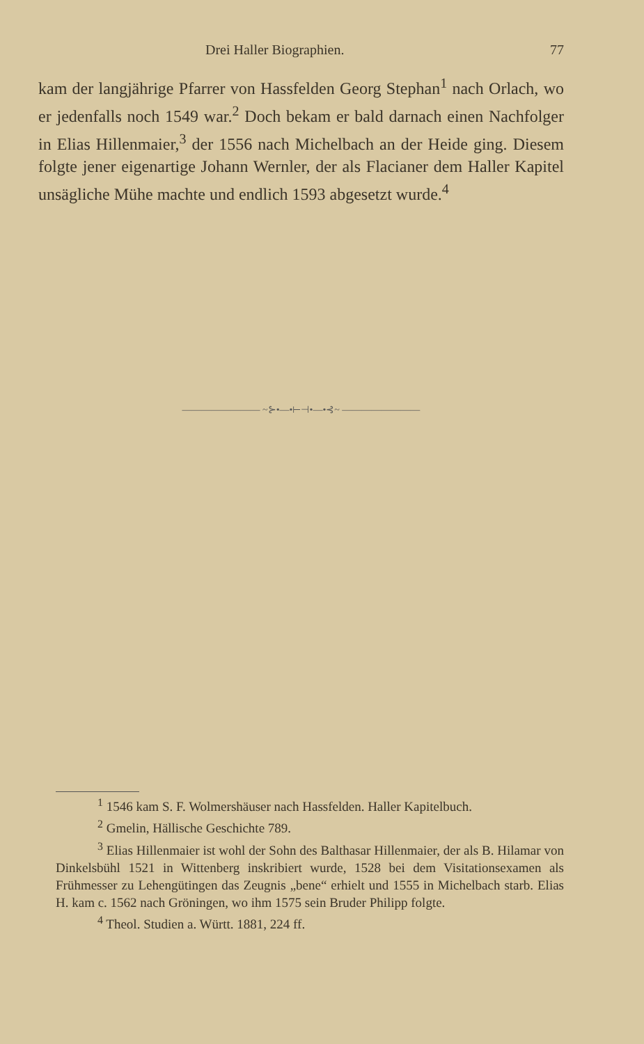Drei Haller Biographien. 77
kam der langjährige Pfarrer von Hassfelden Georg Stephan<sup>1</sup> nach Orlach, wo er jedenfalls noch 1549 war.<sup>2</sup> Doch bekam er bald darnach einen Nachfolger in Elias Hillenmaier,<sup>3</sup> der 1556 nach Michelbach an der Heide ging. Diesem folgte jener eigenartige Johann Wernler, der als Flacianer dem Haller Kapitel unsägliche Mühe machte und endlich 1593 abgesetzt wurde.<sup>4</sup>
———————— ~⊱•—•⊢⊣•—•⊰~ ————————
<sup>1</sup> 1546 kam S. F. Wolmershäuser nach Hassfelden. Haller Kapitelbuch.
<sup>2</sup> Gmelin, Hällische Geschichte 789.
<sup>3</sup> Elias Hillenmaier ist wohl der Sohn des Balthasar Hillenmaier, der als B. Hilamar von Dinkelsbühl 1521 in Wittenberg inskribiert wurde, 1528 bei dem Visitationsexamen als Frühmesser zu Lehengütingen das Zeugnis „bene“ erhielt und 1555 in Michelbach starb. Elias H. kam c. 1562 nach Gröningen, wo ihm 1575 sein Bruder Philipp folgte.
<sup>4</sup> Theol. Studien a. Württ. 1881, 224 ff.